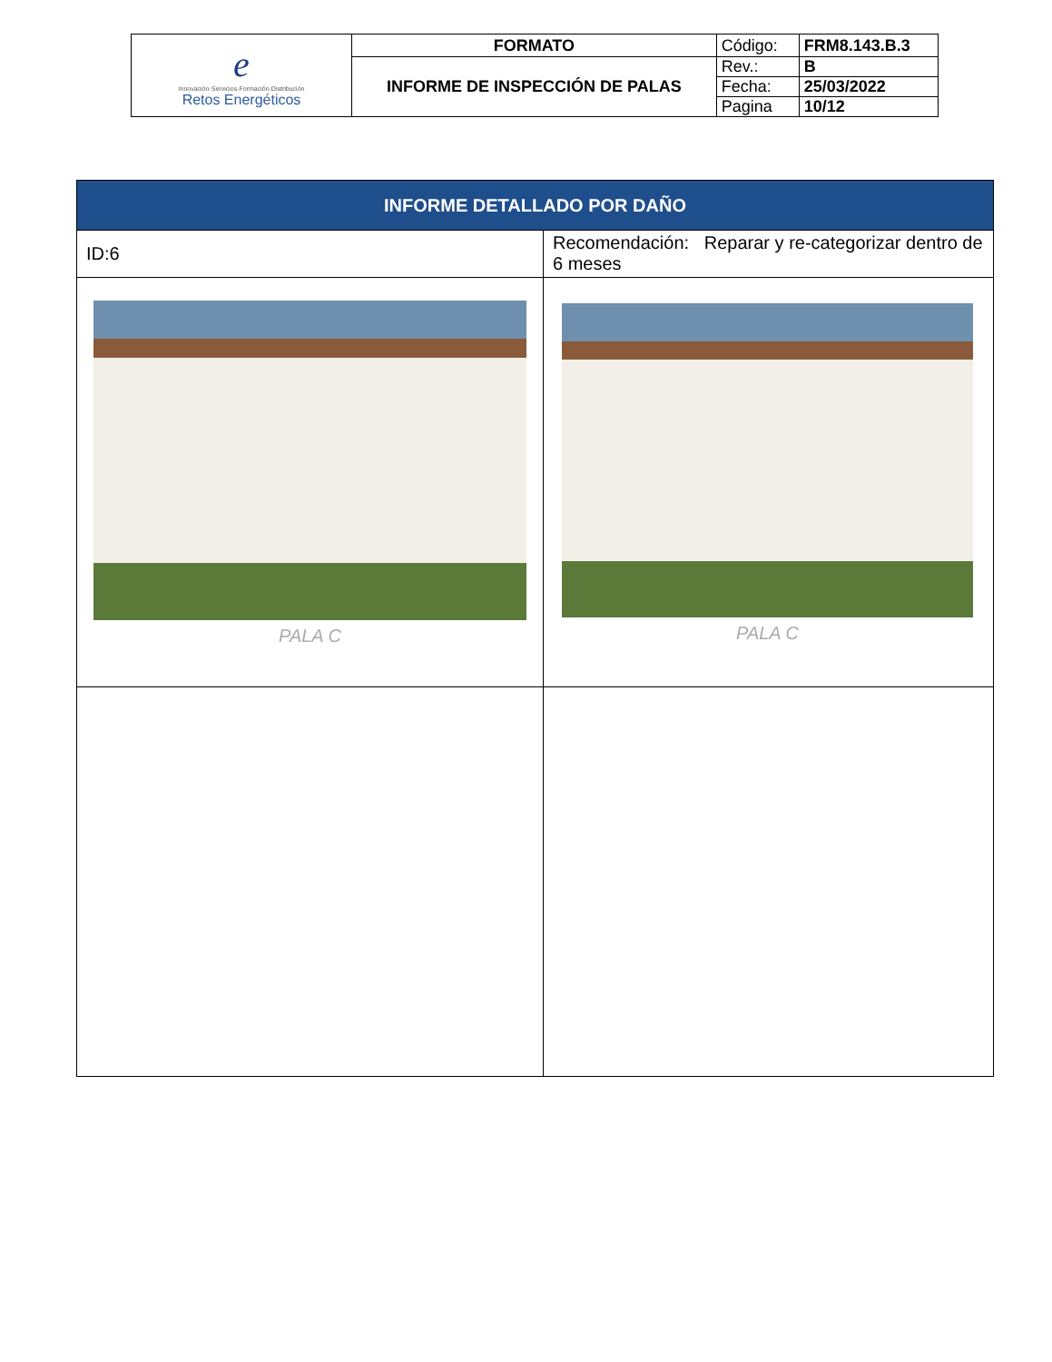| e Innovación·Servicios·Formación·Distribución Retos Energéticos | FORMATO | Código: | FRM8.143.B.3 |
| | INFORME DE INSPECCIÓN DE PALAS | Rev.: | B |
| | | Fecha: | 25/03/2022 |
| | | Pagina | 10/12 |
| INFORME DETALLADO POR DAÑO | |
| ID:6 | Recomendación: Reparar y re-categorizar dentro de 6 meses |
| PALA C | PALA C |